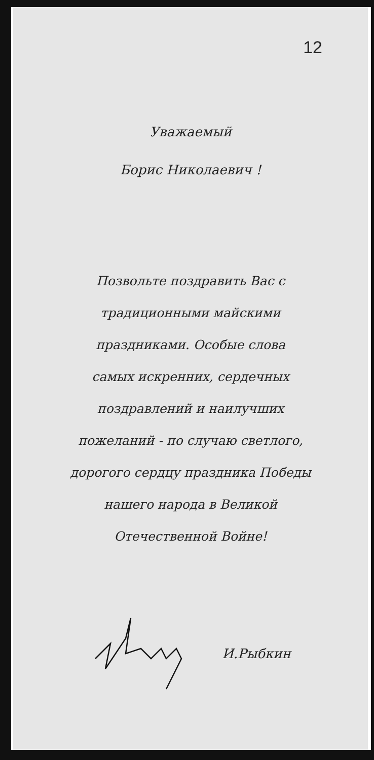12
Уважаемый
Борис Николаевич !
Позвольте поздравить Вас с
традиционными майскими
праздниками. Особые слова
самых искренних, сердечных
поздравлений и наилучших
пожеланий - по случаю светлого,
дорогого сердцу праздника Победы
нашего народа в Великой
Отечественной Войне!
И.Рыбкин